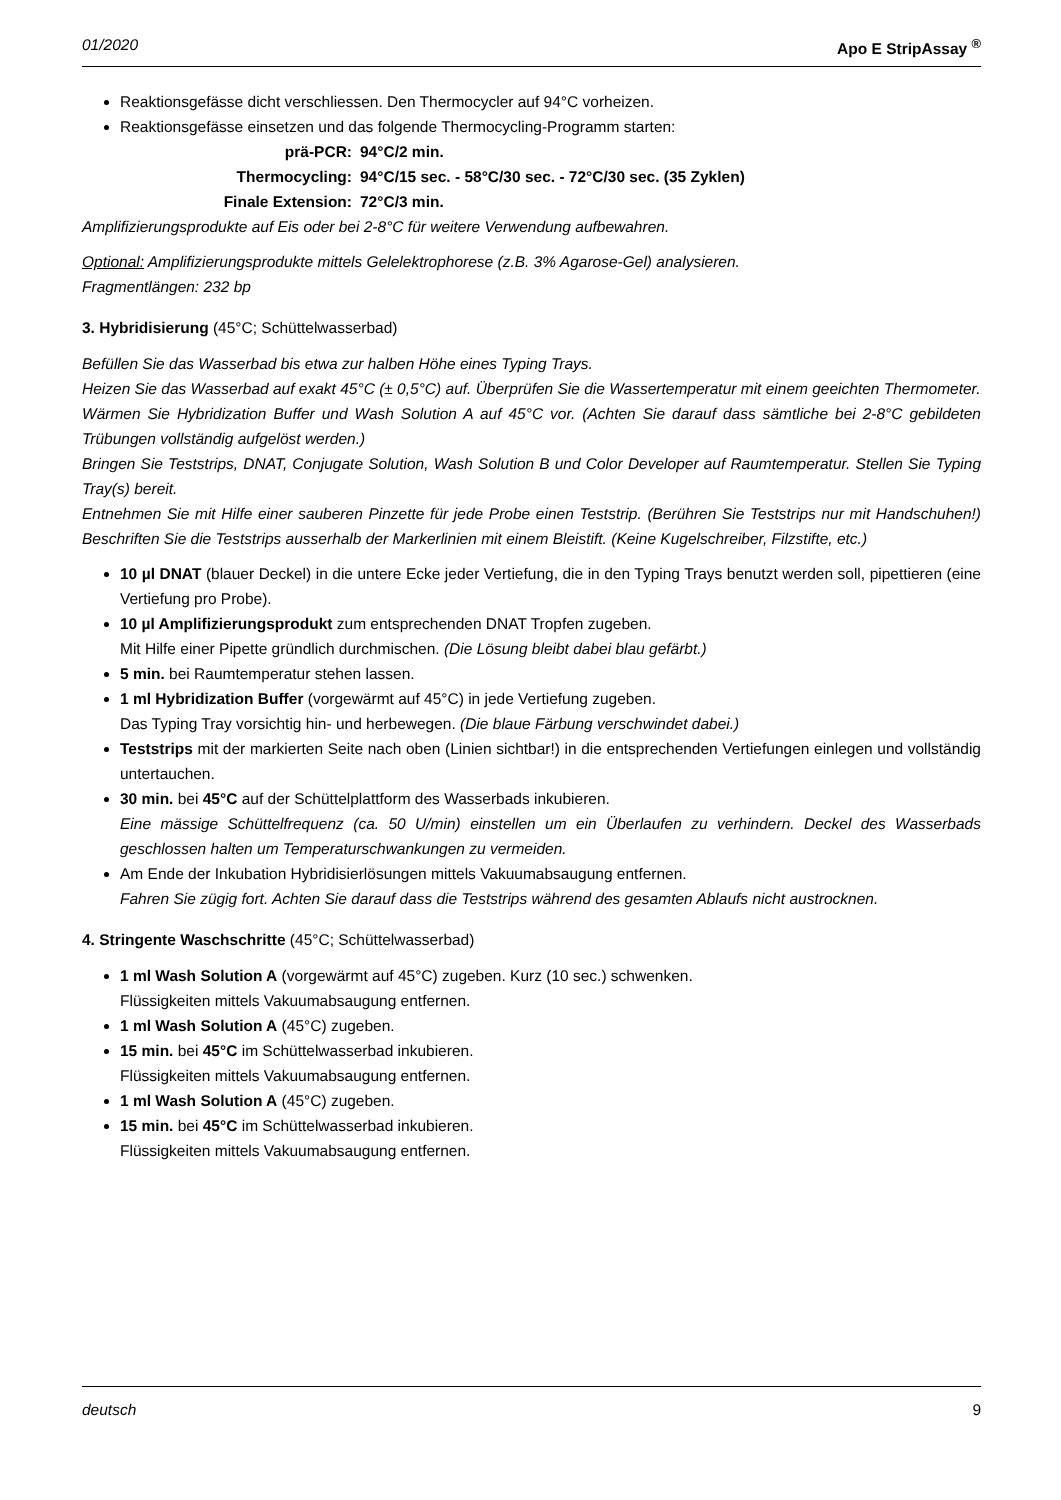01/2020 Apo E StripAssay <sup>®</sup>
Reaktionsgefässe dicht verschliessen. Den Thermocycler auf 94°C vorheizen.
Reaktionsgefässe einsetzen und das folgende Thermocycling-Programm starten:
prä-PCR: 94°C/2 min. Thermocycling: 94°C/15 sec. - 58°C/30 sec. - 72°C/30 sec. (35 Zyklen) Finale Extension: 72°C/3 min.
Amplifizierungsprodukte auf Eis oder bei 2-8°C für weitere Verwendung aufbewahren.
Optional: Amplifizierungsprodukte mittels Gelelektrophorese (z.B. 3% Agarose-Gel) analysieren.
Fragmentlängen: 232 bp
3. Hybridisierung (45°C; Schüttelwasserbad)
Befüllen Sie das Wasserbad bis etwa zur halben Höhe eines Typing Trays.
Heizen Sie das Wasserbad auf exakt 45°C (± 0,5°C) auf. Überprüfen Sie die Wassertemperatur mit einem geeichten Thermometer.
Wärmen Sie Hybridization Buffer und Wash Solution A auf 45°C vor. (Achten Sie darauf dass sämtliche bei 2-8°C gebildeten Trübungen vollständig aufgelöst werden.)
Bringen Sie Teststrips, DNAT, Conjugate Solution, Wash Solution B und Color Developer auf Raumtemperatur. Stellen Sie Typing Tray(s) bereit.
Entnehmen Sie mit Hilfe einer sauberen Pinzette für jede Probe einen Teststrip. (Berühren Sie Teststrips nur mit Handschuhen!) Beschriften Sie die Teststrips ausserhalb der Markerlinien mit einem Bleistift. (Keine Kugelschreiber, Filzstifte, etc.)
10 µl DNAT (blauer Deckel) in die untere Ecke jeder Vertiefung, die in den Typing Trays benutzt werden soll, pipettieren (eine Vertiefung pro Probe).
10 µl Amplifizierungsprodukt zum entsprechenden DNAT Tropfen zugeben.
Mit Hilfe einer Pipette gründlich durchmischen. (Die Lösung bleibt dabei blau gefärbt.)
5 min. bei Raumtemperatur stehen lassen.
1 ml Hybridization Buffer (vorgewärmt auf 45°C) in jede Vertiefung zugeben.
Das Typing Tray vorsichtig hin- und herbewegen. (Die blaue Färbung verschwindet dabei.)
Teststrips mit der markierten Seite nach oben (Linien sichtbar!) in die entsprechenden Vertiefungen einlegen und vollständig untertauchen.
30 min. bei 45°C auf der Schüttelplattform des Wasserbads inkubieren.
Eine mässige Schüttelfrequenz (ca. 50 U/min) einstellen um ein Überlaufen zu verhindern. Deckel des Wasserbads geschlossen halten um Temperaturschwankungen zu vermeiden.
Am Ende der Inkubation Hybridisierlösungen mittels Vakuumabsaugung entfernen.
Fahren Sie zügig fort. Achten Sie darauf dass die Teststrips während des gesamten Ablaufs nicht austrocknen.
4. Stringente Waschschritte (45°C; Schüttelwasserbad)
1 ml Wash Solution A (vorgewärmt auf 45°C) zugeben. Kurz (10 sec.) schwenken.
Flüssigkeiten mittels Vakuumabsaugung entfernen.
1 ml Wash Solution A (45°C) zugeben.
15 min. bei 45°C im Schüttelwasserbad inkubieren.
Flüssigkeiten mittels Vakuumabsaugung entfernen.
1 ml Wash Solution A (45°C) zugeben.
15 min. bei 45°C im Schüttelwasserbad inkubieren.
Flüssigkeiten mittels Vakuumabsaugung entfernen.
deutsch 9